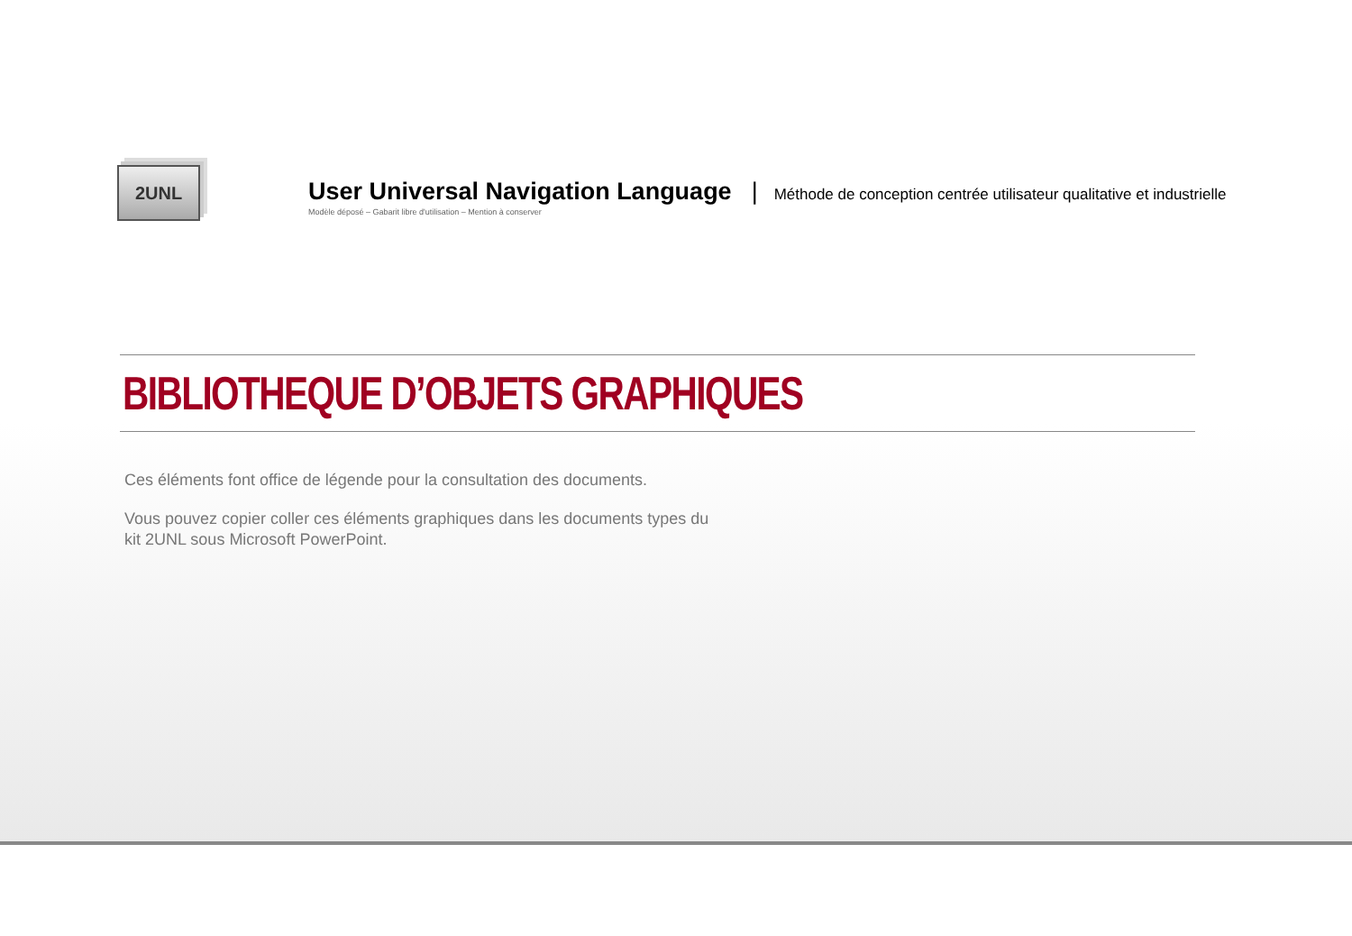2UNL
User Universal Navigation Language | Méthode de conception centrée utilisateur qualitative et industrielle
Modèle déposé – Gabarit libre d'utilisation – Mention à conserver
BIBLIOTHEQUE D’OBJETS GRAPHIQUES
Ces éléments font office de légende pour la consultation des documents.
Vous pouvez copier coller ces éléments graphiques dans les documents types du
kit 2UNL sous Microsoft PowerPoint.